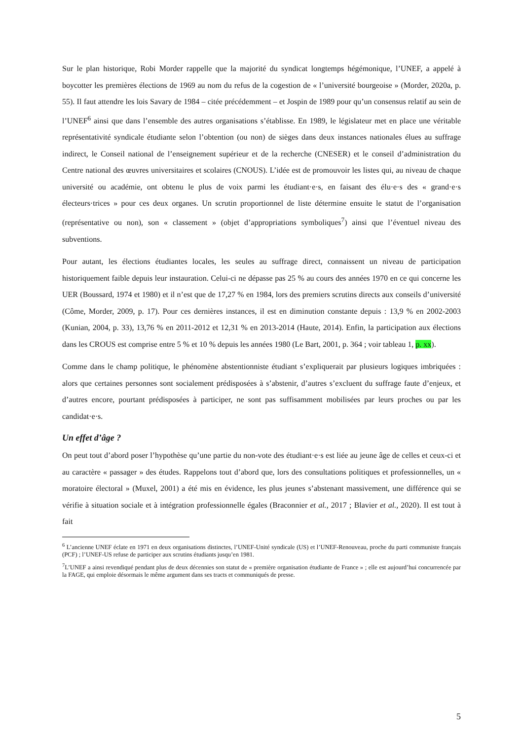Sur le plan historique, Robi Morder rappelle que la majorité du syndicat longtemps hégémonique, l’UNEF, a appelé à boycotter les premières élections de 1969 au nom du refus de la cogestion de « l’université bourgeoise » (Morder, 2020a, p. 55). Il faut attendre les lois Savary de 1984 – citée précédemment – et Jospin de 1989 pour qu’un consensus relatif au sein de l’UNEF<sup>6</sup> ainsi que dans l’ensemble des autres organisations s’établisse. En 1989, le législateur met en place une véritable représentativité syndicale étudiante selon l’obtention (ou non) de sièges dans deux instances nationales élues au suffrage indirect, le Conseil national de l’enseignement supérieur et de la recherche (CNESER) et le conseil d’administration du Centre national des œuvres universitaires et scolaires (CNOUS). L’idée est de promouvoir les listes qui, au niveau de chaque université ou académie, ont obtenu le plus de voix parmi les étudiant·e·s, en faisant des élu·e·s des « grand·e·s électeurs·trices » pour ces deux organes. Un scrutin proportionnel de liste détermine ensuite le statut de l’organisation (représentative ou non), son « classement » (objet d’appropriations symboliques<sup>7</sup>) ainsi que l’éventuel niveau des subventions.
Pour autant, les élections étudiantes locales, les seules au suffrage direct, connaissent un niveau de participation historiquement faible depuis leur instauration. Celui-ci ne dépasse pas 25 % au cours des années 1970 en ce qui concerne les UER (Boussard, 1974 et 1980) et il n’est que de 17,27 % en 1984, lors des premiers scrutins directs aux conseils d’université (Côme, Morder, 2009, p. 17). Pour ces dernières instances, il est en diminution constante depuis : 13,9 % en 2002-2003 (Kunian, 2004, p. 33), 13,76 % en 2011-2012 et 12,31 % en 2013-2014 (Haute, 2014). Enfin, la participation aux élections dans les CROUS est comprise entre 5 % et 10 % depuis les années 1980 (Le Bart, 2001, p. 364 ; voir tableau 1, p. xx).
Comme dans le champ politique, le phénomène abstentionniste étudiant s’expliquerait par plusieurs logiques imbriquées : alors que certaines personnes sont socialement prédisposées à s’abstenir, d’autres s’excluent du suffrage faute d’enjeux, et d’autres encore, pourtant prédisposées à participer, ne sont pas suffisamment mobilisées par leurs proches ou par les candidat·e·s.
Un effet d’âge ?
On peut tout d’abord poser l’hypothèse qu’une partie du non-vote des étudiant·e·s est liée au jeune âge de celles et ceux-ci et au caractère « passager » des études. Rappelons tout d’abord que, lors des consultations politiques et professionnelles, un « moratoire électoral » (Muxel, 2001) a été mis en évidence, les plus jeunes s’abstenant massivement, une différence qui se vérifie à situation sociale et à intégration professionnelle égales (Braconnier et al., 2017 ; Blavier et al., 2020). Il est tout à fait
<sup>6</sup> L’ancienne UNEF éclate en 1971 en deux organisations distinctes, l’UNEF-Unité syndicale (US) et l’UNEF-Renouveau, proche du parti communiste français (PCF) ; l’UNEF-US refuse de participer aux scrutins étudiants jusqu’en 1981.
<sup>7</sup> L’UNEF a ainsi revendiqué pendant plus de deux décennies son statut de « première organisation étudiante de France » ; elle est aujourd’hui concurrencée par la FAGE, qui emploie désormais le même argument dans ses tracts et communiqués de presse.
5